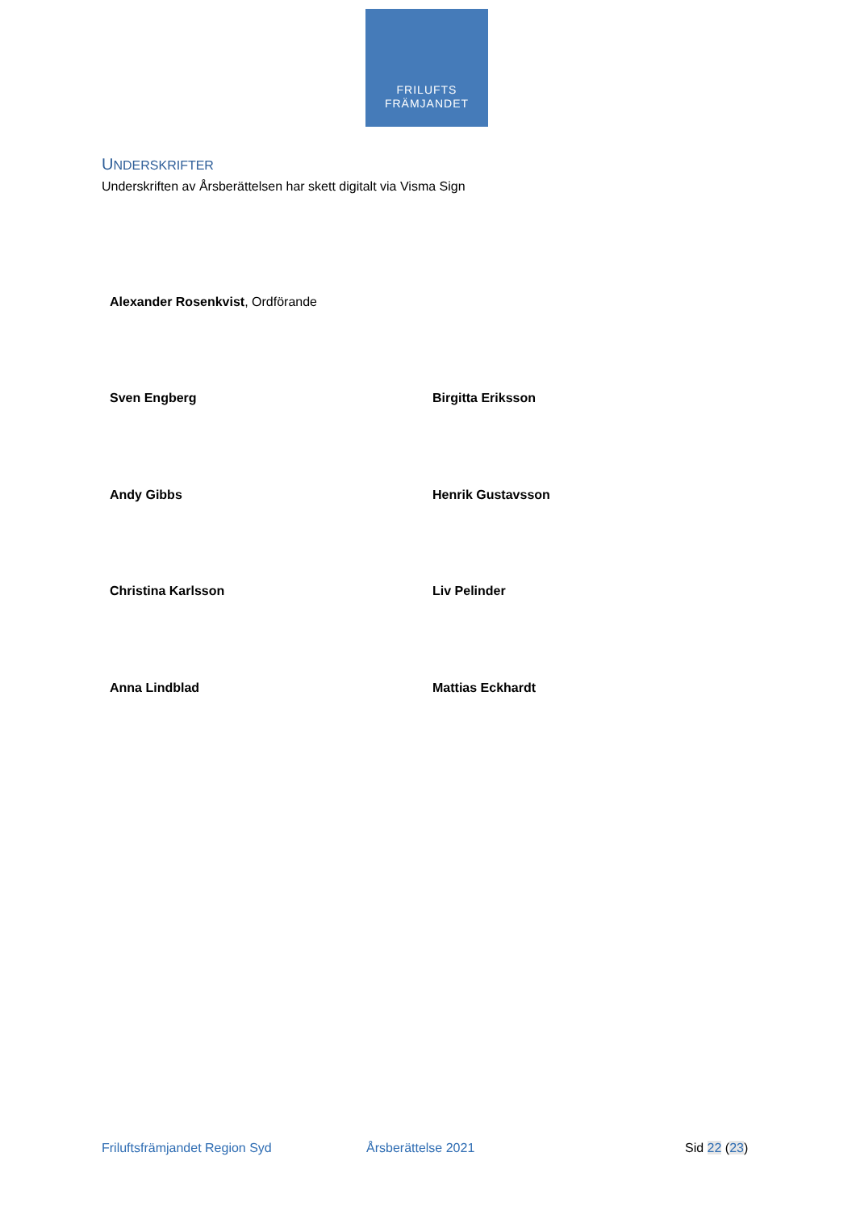FRILUFTS
FRÄMJANDET
UNDERSKRIFTER
Underskriften av Årsberättelsen har skett digitalt via Visma Sign
Alexander Rosenkvist, Ordförande
Sven Engberg Birgitta Eriksson
Andy Gibbs Henrik Gustavsson
Christina Karlsson Liv Pelinder
Anna Lindblad Mattias Eckhardt
Friluftsfrämjandet Region Syd Årsberättelse 2021 Sid 22 (23)